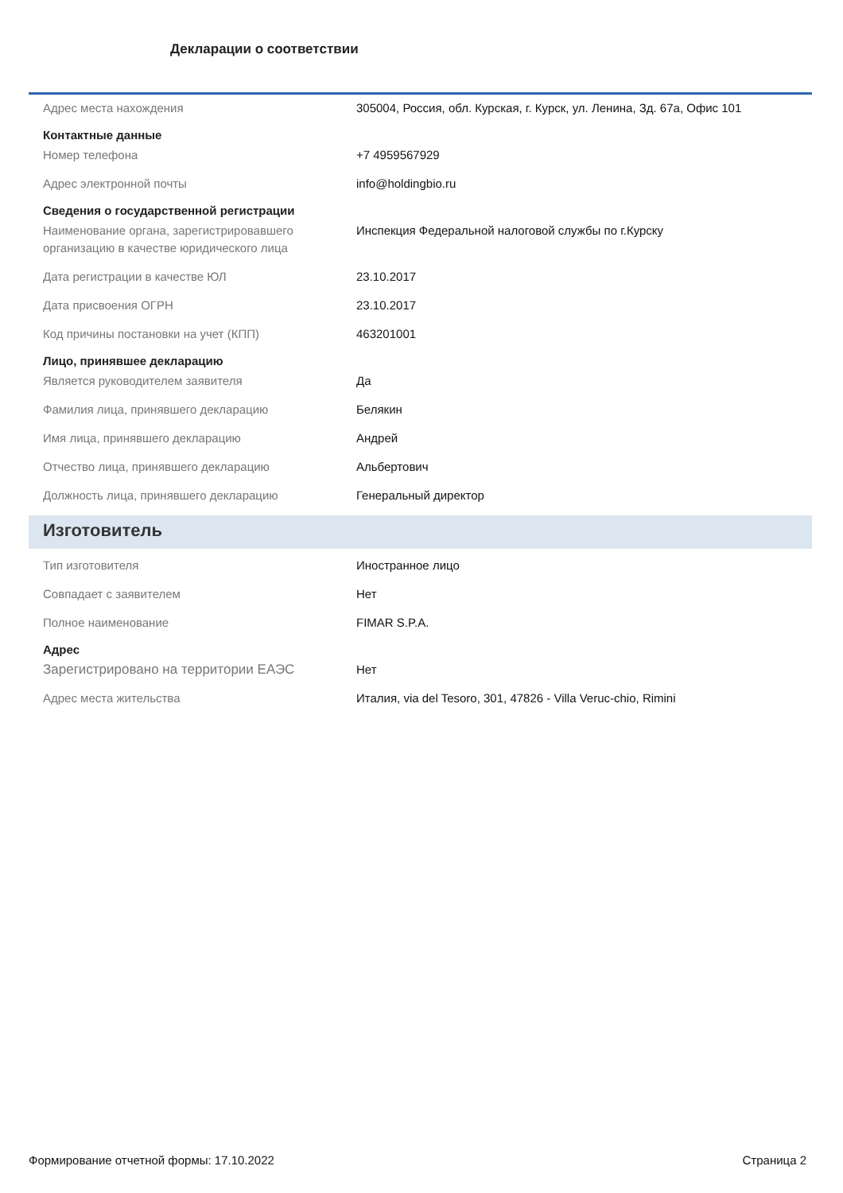Декларации о соответствии
Адрес места нахождения 305004, Россия, обл. Курская, г. Курск, ул. Ленина, Зд. 67а, Офис 101
Контактные данные
Номер телефона +7 4959567929
Адрес электронной почты info@holdingbio.ru
Сведения о государственной регистрации
Наименование органа, зарегистрировавшего организацию в качестве юридического лица
Инспекция Федеральной налоговой службы по г.Курску
Дата регистрации в качестве ЮЛ 23.10.2017
Дата присвоения ОГРН 23.10.2017
Код причины постановки на учет (КПП) 463201001
Лицо, принявшее декларацию
Является руководителем заявителя Да
Фамилия лица, принявшего декларацию Белякин
Имя лица, принявшего декларацию Андрей
Отчество лица, принявшего декларацию Альбертович
Должность лица, принявшего декларацию Генеральный директор
Изготовитель
Тип изготовителя Иностранное лицо
Совпадает с заявителем Нет
Полное наименование FIMAR S.P.A.
Адрес
Зарегистрировано на территории ЕАЭС Нет
Адрес места жительства Италия, via del Tesoro, 301, 47826 - Villa Veruc-chio, Rimini
Формирование отчетной формы: 17.10.2022 Страница 2